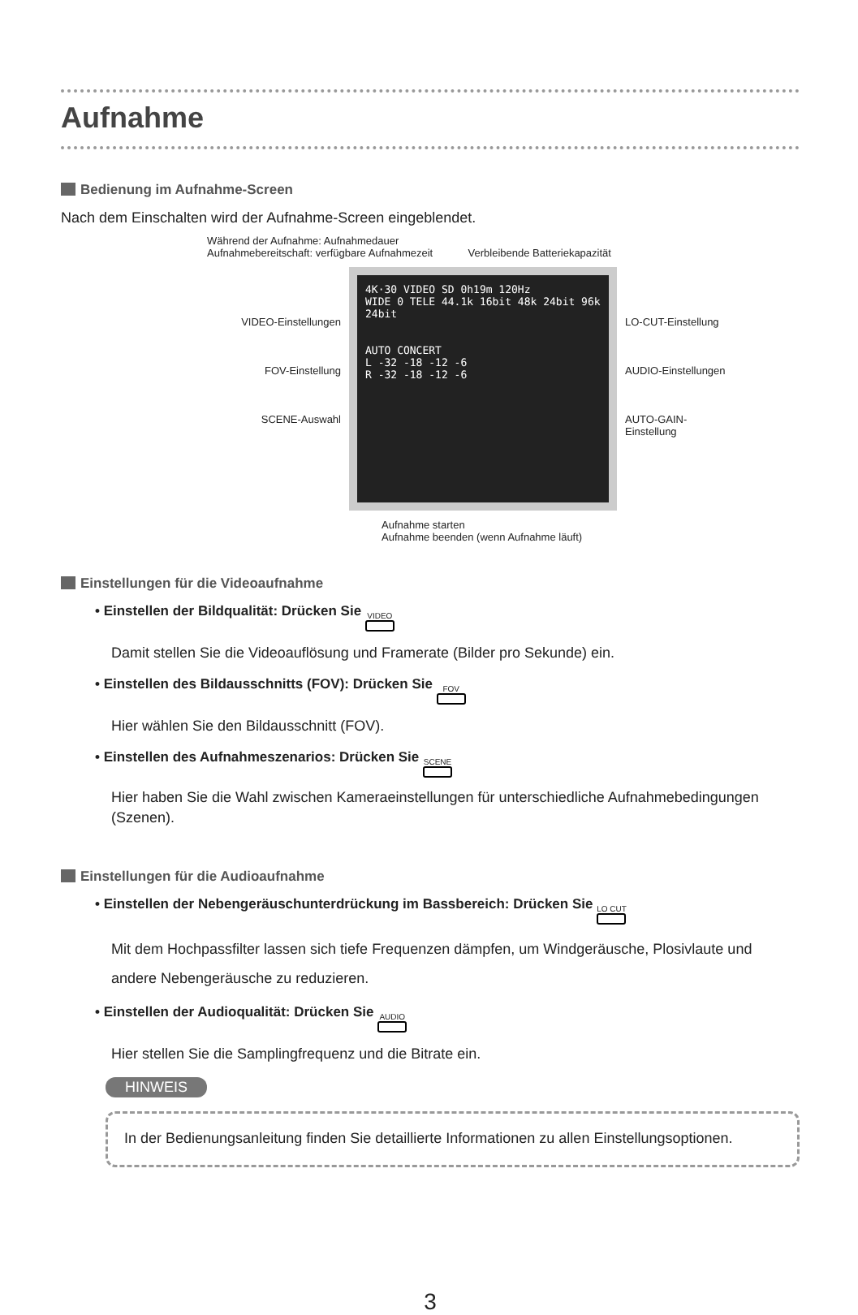Aufnahme
Bedienung im Aufnahme-Screen
Nach dem Einschalten wird der Aufnahme-Screen eingeblendet.
Während der Aufnahme: Aufnahmedauer
Aufnahmebereitschaft: verfügbare Aufnahmezeit Verbleibende Batteriekapazität
VIDEO-Einstellungen
FOV-Einstellung
SCENE-Auswahl
4K·30 VIDEO SD 0h19m 120Hz
WIDE 0 TELE 44.1k 16bit 48k 24bit 96k 24bit
AUTO CONCERT
L -32 -18 -12 -6
R -32 -18 -12 -6
LO-CUT-Einstellung
AUDIO-Einstellungen
AUTO-GAIN-
Einstellung
Aufnahme starten
Aufnahme beenden (wenn Aufnahme läuft)
Einstellungen für die Videoaufnahme
• Einstellen der Bildqualität: Drücken Sie VIDEO
Damit stellen Sie die Videoauflösung und Framerate (Bilder pro Sekunde) ein.
• Einstellen des Bildausschnitts (FOV): Drücken Sie FOV
Hier wählen Sie den Bildausschnitt (FOV).
• Einstellen des Aufnahmeszenarios: Drücken Sie SCENE
Hier haben Sie die Wahl zwischen Kameraeinstellungen für unterschiedliche Aufnahmebe­dingungen (Szenen).
Einstellungen für die Audioaufnahme
• Einstellen der Nebengeräuschunterdrückung im Bassbereich: Drücken Sie LO CUT
Mit dem Hochpassfilter lassen sich tiefe Frequenzen dämpfen, um Windgeräusche, Plosivlaute und andere Nebengeräusche zu reduzieren.
• Einstellen der Audioqualität: Drücken Sie AUDIO
Hier stellen Sie die Samplingfrequenz und die Bitrate ein.
HINWEIS
In der Bedienungsanleitung finden Sie detaillierte Informationen zu allen Einstellungsoptionen.
3